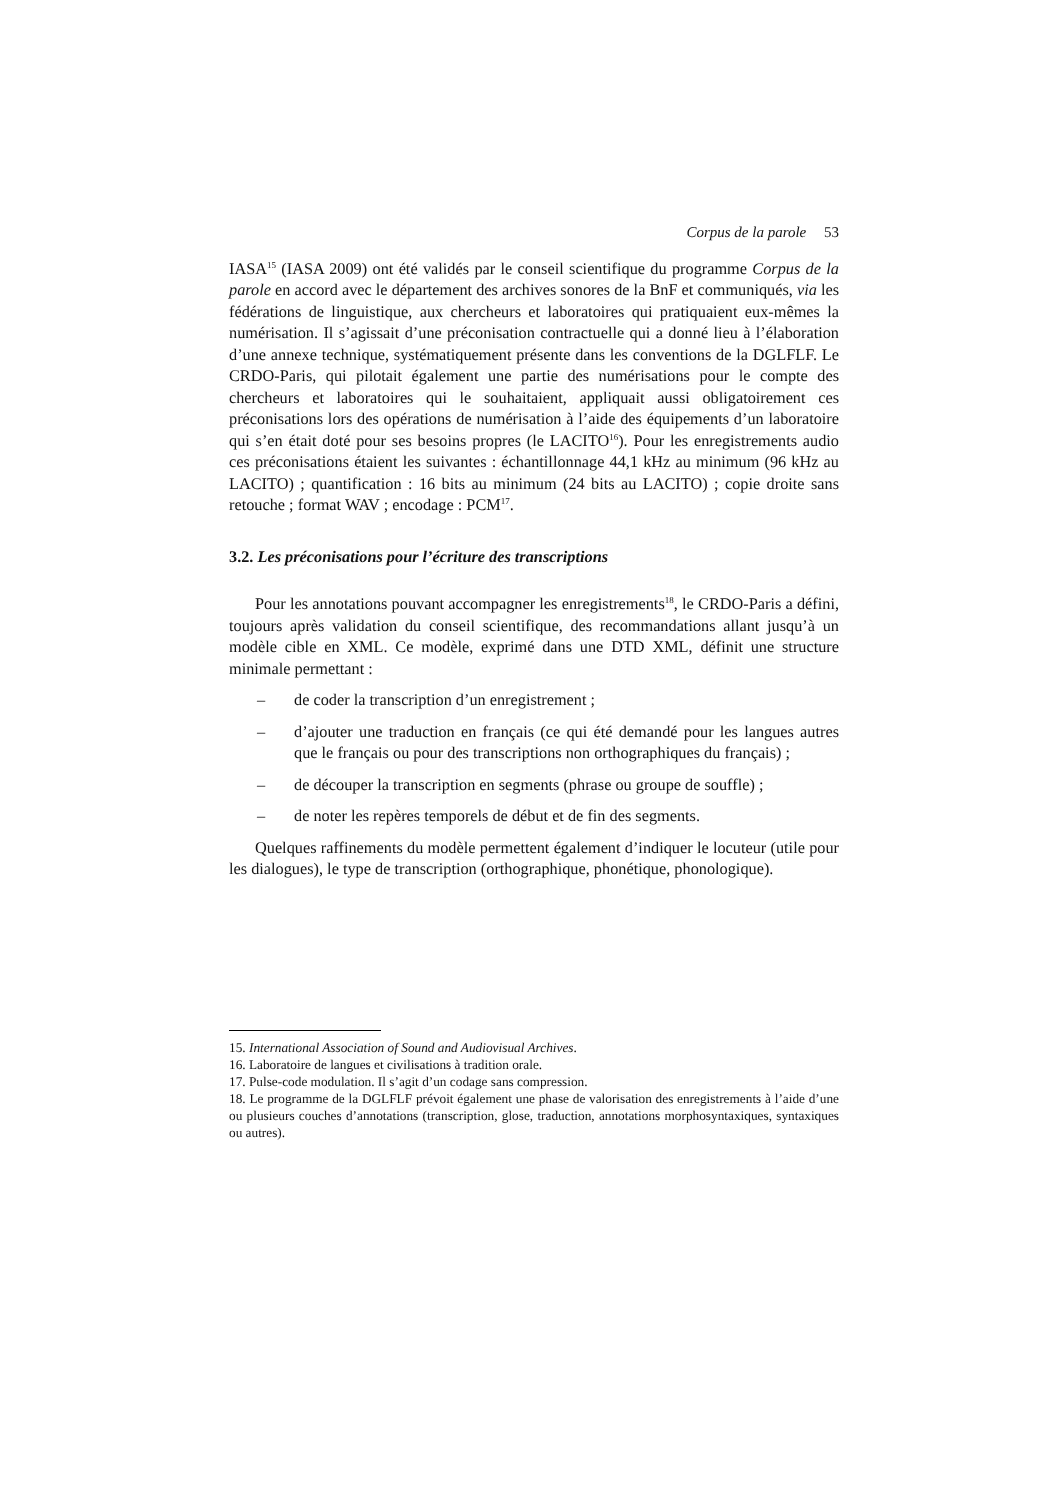Corpus de la parole 53
IASA<sup>15</sup> (IASA 2009) ont été validés par le conseil scientifique du programme Corpus de la parole en accord avec le département des archives sonores de la BnF et communiqués, via les fédérations de linguistique, aux chercheurs et laboratoires qui pratiquaient eux-mêmes la numérisation. Il s’agissait d’une préconisation contractuelle qui a donné lieu à l’élaboration d’une annexe technique, systématiquement présente dans les conventions de la DGLFLF. Le CRDO-Paris, qui pilotait également une partie des numérisations pour le compte des chercheurs et laboratoires qui le souhaitaient, appliquait aussi obligatoirement ces préconisations lors des opérations de numérisation à l’aide des équipements d’un laboratoire qui s’en était doté pour ses besoins propres (le LACITO<sup>16</sup>). Pour les enregistrements audio ces préconisations étaient les suivantes : échantillonnage 44,1 kHz au minimum (96 kHz au LACITO) ; quantification : 16 bits au minimum (24 bits au LACITO) ; copie droite sans retouche ; format WAV ; encodage : PCM<sup>17</sup>.
3.2. Les préconisations pour l’écriture des transcriptions
Pour les annotations pouvant accompagner les enregistrements<sup>18</sup>, le CRDO-Paris a défini, toujours après validation du conseil scientifique, des recommandations allant jusqu’à un modèle cible en XML. Ce modèle, exprimé dans une DTD XML, définit une structure minimale permettant :
– de coder la transcription d’un enregistrement ;
– d’ajouter une traduction en français (ce qui été demandé pour les langues autres que le français ou pour des transcriptions non orthographiques du français) ;
– de découper la transcription en segments (phrase ou groupe de souffle) ;
– de noter les repères temporels de début et de fin des segments.
Quelques raffinements du modèle permettent également d’indiquer le locuteur (utile pour les dialogues), le type de transcription (orthographique, phonétique, phonologique).
15. International Association of Sound and Audiovisual Archives.
16. Laboratoire de langues et civilisations à tradition orale.
17. Pulse-code modulation. Il s’agit d’un codage sans compression.
18. Le programme de la DGLFLF prévoit également une phase de valorisation des enregistrements à l’aide d’une ou plusieurs couches d’annotations (transcription, glose, traduction, annotations morphosyntaxiques, syntaxiques ou autres).